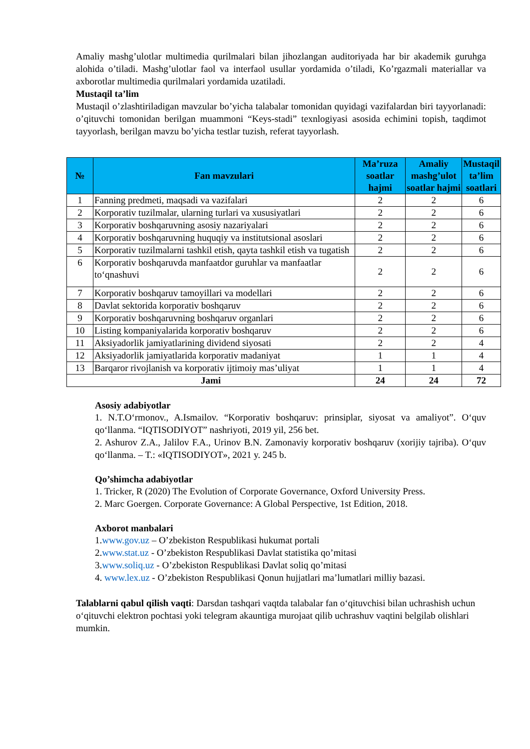Amaliy mashg’ulotlar multimedia qurilmalari bilan jihozlangan auditoriyada har bir akademik guruhga alohida o’tiladi. Mashg’ulotlar faol va interfaol usullar yordamida o’tiladi, Ko’rgazmali materiallar va axborotlar multimedia qurilmalari yordamida uzatiladi.
Mustaqil ta’lim
Mustaqil o’zlashtiriladigan mavzular bo’yicha talabalar tomonidan quyidagi vazifalardan biri tayyorlanadi: o’qituvchi tomonidan berilgan muammoni “Keys-stadi” texnlogiyasi asosida echimini topish, taqdimot tayyorlash, berilgan mavzu bo’yicha testlar tuzish, referat tayyorlash.
| № | Fan mavzulari | Ma’ruza soatlar hajmi | Amaliy mashg’ulot soatlar hajmi | Mustaqil ta’lim soatlari |
| --- | --- | --- | --- | --- |
| 1 | Fanning predmeti, maqsadi va vazifalari | 2 | 2 | 6 |
| 2 | Korporativ tuzilmalar, ularning turlari va xususiyatlari | 2 | 2 | 6 |
| 3 | Korporativ boshqaruvning asosiy nazariyalari | 2 | 2 | 6 |
| 4 | Korporativ boshqaruvning huquqiy va institutsional asoslari | 2 | 2 | 6 |
| 5 | Korporativ tuzilmalarni tashkil etish, qayta tashkil etish va tugatish | 2 | 2 | 6 |
| 6 | Korporativ boshqaruvda manfaatdor guruhlar va manfaatlar to‘qnashuvi | 2 | 2 | 6 |
| 7 | Korporativ boshqaruv tamoyillari va modellari | 2 | 2 | 6 |
| 8 | Davlat sektorida korporativ boshqaruv | 2 | 2 | 6 |
| 9 | Korporativ boshqaruvning boshqaruv organlari | 2 | 2 | 6 |
| 10 | Listing kompaniyalarida korporativ boshqaruv | 2 | 2 | 6 |
| 11 | Aksiyadorlik jamiyatlarining dividend siyosati | 2 | 2 | 4 |
| 12 | Aksiyadorlik jamiyatlarida korporativ madaniyat | 1 | 1 | 4 |
| 13 | Barqaror rivojlanish va korporativ ijtimoiy mas’uliyat | 1 | 1 | 4 |
| Jami | | 24 | 24 | 72 |
Asosiy adabiyotlar
1. N.T.O‘rmonov., A.Ismailov. “Korporativ boshqaruv: prinsiplar, siyosat va amaliyot”. O‘quv qo‘llanma. “IQTISODIYOT” nashriyoti, 2019 yil, 256 bet.
2. Ashurov Z.A., Jalilov F.A., Urinov B.N. Zamonaviy korporativ boshqaruv (xorijiy tajriba). O‘quv qo‘llanma. – T.: «IQTISODIYOT», 2021 y. 245 b.
Qo’shimcha adabiyotlar
1. Tricker, R (2020) The Evolution of Corporate Governance, Oxford University Press.
2. Marc Goergen. Corporate Governance: A Global Perspective, 1st Edition, 2018.
Axborot manbalari
1.www.gov.uz – O’zbekiston Respublikasi hukumat portali
2.www.stat.uz - O’zbekiston Respublikasi Davlat statistika qo’mitasi
3.www.soliq.uz - O’zbekiston Respublikasi Davlat soliq qo’mitasi
4. www.lex.uz - O’zbekiston Respublikasi Qonun hujjatlari ma’lumatlari milliy bazasi.
Talablarni qabul qilish vaqti: Darsdan tashqari vaqtda talabalar fan o‘qituvchisi bilan uchrashish uchun o‘qituvchi elektron pochtasi yoki telegram akauntiga murojaat qilib uchrashuv vaqtini belgilab olishlari mumkin.